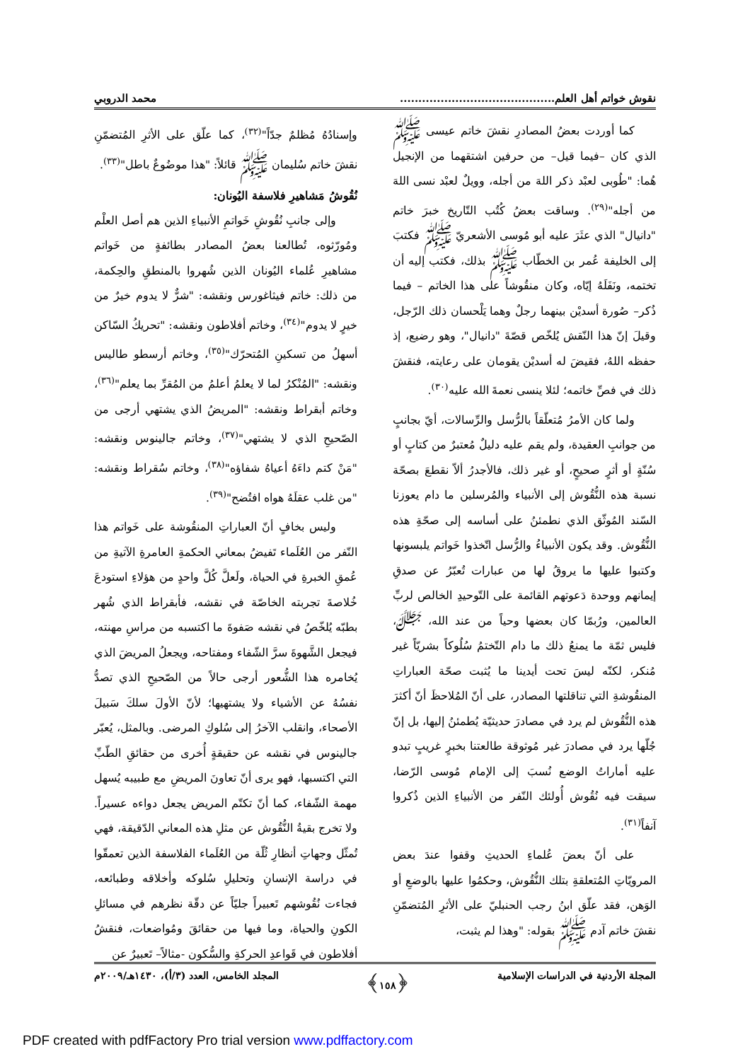نقوش خواتم أهل العلم.......................................... محمد الدروبي
كما أوردت بعضُ المصادرِ نقشَ خاتم عيسى ﷺ الذي كان –فيما قيل– من حرفين اشتقهما من الإنجيل هُما: "طُوبى لعبْد ذكر اللهَ من أجله، وويلٌ لعبْد نسى اللهَ من أجله"<sup>(٢٩)</sup>. وساقت بعضُ كُتُب التّاريخ خبرَ خاتم "دانيال" الذي عثَرَ عليه أبو مُوسى الأشعريّ ﷺ فكتبَ إلى الخليفة عُمر بن الخطّاب ﷺ بذلك، فكتب إليه أن تختمه، ونَفَلَهُ إيّاه، وكان منقُوشاً على هذا الخاتم – فيما ذُكر– صُورة أسديْن بينهما رجلٌ وهما يَلْحسان ذلك الرّجل، وقيلَ إنّ هذا النّقش يُلخّص قصّةَ "دانيال"، وهو رضيع، إذ حفظه اللهُ، فقيضَ له أسديْن يقومان على رعايته، فنقشَ ذلك في فصِّ خاتمه؛ لئلا ينسى نعمةَ الله عليه<sup>(٣٠)</sup>.
ولما كان الأمرُ مُتعلّقاً بالرُّسل والرِّسالات، أيّ بجانبٍ من جوانبِ العقيدة، ولم يقم عليه دليلٌ مُعتبرٌ من كتابٍ أو سُنّةٍ أو أثرٍ صحيحٍ، أو غير ذلك، فالأجدرُ ألاّ نقطعَ بصحّة نسبة هذه النُّقُوش إلى الأنبياء والمُرسلين ما دام يعوزنا السّند المُوثّق الذي نطمئنُ على أساسه إلى صحّةِ هذه النُّقُوش. وقد يكون الأنبياءُ والرُّسل اتّخذوا خَواتم يلبسونها وكتبوا عليها ما يروقُ لها من عبارات تُعبّرُ عن صدقِ إيمانهم ووحدة دَعوتهم القائمة على التّوحيدِ الخالص لربِّ العالمين، ورُبمّا كان بعضها وحياً من عند الله، ﷻ، فليس ثمّة ما يمنعُ ذلك ما دام التّختمُ سُلُوكاً بشريّاً غير مُنكر، لكنّه ليسَ تحت أيدينا ما يُثبت صحّة العباراتِ المنقُوشةِ التي تناقلتها المصادر، على أنّ المُلاحظَ أنّ أكثرَ هذه النُّقُوش لم يرد في مصادرَ حديثيّة يُطمئنُ إليها، بل إنّ جُلّها يرد في مصادرَ غير مُوثوقة طالعتنا بخبرٍ غريبٍ تبدو عليه أماراتُ الوضع نُسبَ إلى الإمام مُوسى الرّضا، سيقت فيه نُقُوش أُولئك النّفر من الأنبياءِ الذين ذُكروا آنفاً<sup>(٣١)</sup>.
على أنّ بعضَ عُلماءِ الحديثِ وقفوا عندَ بعض المرويّاتِ المُتعلقةِ بتلك النُّقُوش، وحكمُوا عليها بالوضعِ أو الوَهن، فقد علّق ابنُ رجب الحنبليّ على الأثرِ المُتضمّنِ نقشَ خاتم آدم ﷺ بقوله: "وهذا لم يثبت،
وإسنادُهُ مُظلمٌ جدّاً"<sup>(٣٢)</sup>، كما علّق على الأثرِ المُتضمّنِ نقشَ خاتم سُليمان ﷺ قائلاً: "هذا موضُوعٌ باطل"<sup>(٣٣)</sup>.
نُقُوشُ مَشاهيرِ فلاسفة اليُونان:
وإلى جانبِ نُقُوشِ خَواتمِ الأنبياءِ الذين هم أصل العلْم ومُورّثوه، تُطالعنا بعضُ المصادر بطائفةٍ من خَواتم مشاهيرِ عُلماء اليُونان الذين شُهروا بالمنطقِ والحِكمة، من ذلك: خاتم فيثاغورس ونقشه: "شرٌّ لا يدوم خيرٌ من خيرٍ لا يدوم"<sup>(٣٤)</sup>، وخاتم أفلاطون ونقشه: "تحريكُ السّاكن أسهلُ من تسكينِ المُتحرّك"<sup>(٣٥)</sup>، وخاتم أرسطو طاليس ونقشه: "المُنْكرُ لما لا يعلمُ أعلمُ من المُقرِّ بما يعلم"<sup>(٣٦)</sup>، وخاتم أبقراط ونقشه: "المريضُ الذي يشتهي أرجى من الصّحيحِ الذي لا يشتهي"<sup>(٣٧)</sup>، وخاتم جالينوس ونقشه: "مَنْ كتم داءَهُ أعياهُ شفاؤه"<sup>(٣٨)</sup>، وخاتم سُقراط ونقشه: "من غلب عقلَهُ هواه افتُضح"<sup>(٣٩)</sup>.
وليس بخافٍ أنّ العباراتِ المنقُوشة على خَواتم هذا النّفر من العُلَماء تَفيضُ بمعاني الحكمةِ العامرةِ الآتيةِ من عُمقِ الخبرةِ في الحياة، ولَعلَّ كُلَّ واحدٍ من هؤلاءِ استودعَ خُلاصةَ تجربته الخاصّة في نقشه، فأبقراط الذي شُهر بطبّه يُلخّصُ في نقشه صَفوةَ ما اكتسبه من مراسِ مهنته، فيجعل الشَّهوةَ سرَّ الشّفاء ومفتاحه، ويجعلُ المريضَ الذي يُخامره هذا الشُّعور أرجى حالاً من الصّحيحِ الذي تصدُّ نفسُهُ عن الأشياء ولا يشتهيها؛ لأنّ الأولَ سلكَ سَبيلَ الأصحاء، وانقلب الآخرُ إلى سُلوكِ المرضى. وبالمثل، يُعبّر جالينوس في نقشه عن حقيقةٍ أُخرى من حقائقِ الطّبِّ التي اكتسبها، فهو يرى أنّ تعاونَ المريضِ مع طبيبه يُسهل مهمة الشّفاء، كما أنّ تكتّم المريض يجعل دواءه عسيراً. ولا تخرج بقيةُ النُّقُوش عن مثلِ هذه المعاني الدّقيقة، فهي تُمثّل وجهاتِ أنظارِ ثُلّة من العُلَماء الفلاسفة الذين تعمقّوا في دراسة الإنسانِ وتحليلِ سُلوكه وأخلاقه وطبائعه، فجاءت نُقُوشهم تَعبيراً جليّاً عن دقّة نظرهم في مسائلِ الكونِ والحياة، وما فيها من حقائقَ ومُواضعات، فنقشُ أفلاطون في قَواعدِ الحركةِ والسُّكون -مثالاً– تَعبيرٌ عن
المجلة الأردنية في الدراسات الإسلامية ﴿١٥٨﴾ المجلد الخامس، العدد (٣/أ)، ١٤٣٠هـ/٢٠٠٩م
PDF created with pdfFactory Pro trial version www.pdffactory.com